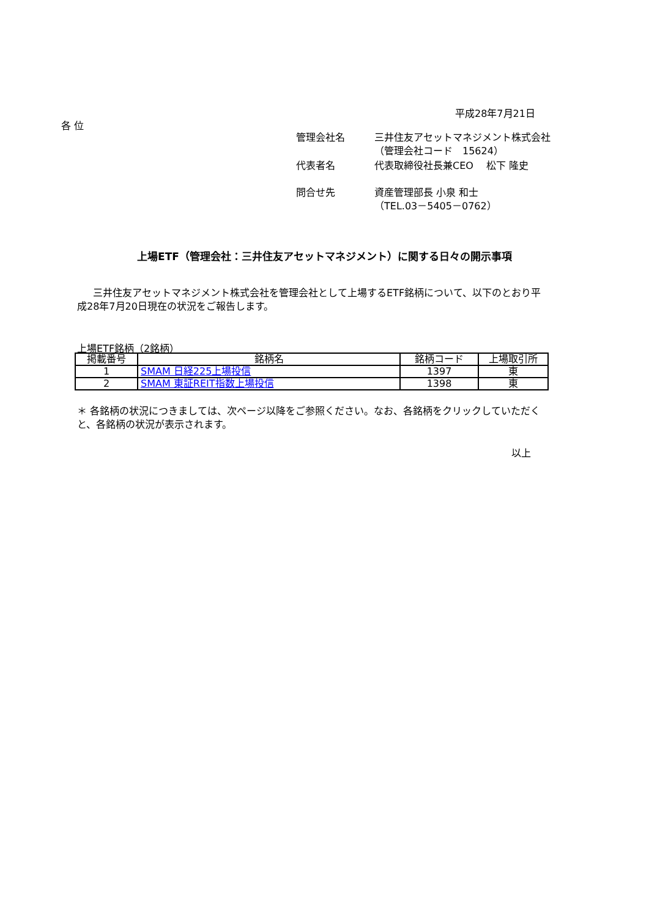平成28年7月21日
各 位
| 管理会社名 | 三井住友アセットマネジメント株式会社 （管理会社コード 15624） |
| 代表者名 | 代表取締役社長兼CEO 松下 隆史 |
| 問合せ先 | 資産管理部長 小泉 和士 （TEL.03－5405－0762） |
上場ETF（管理会社：三井住友アセットマネジメント）に関する日々の開示事項
三井住友アセットマネジメント株式会社を管理会社として上場するETF銘柄について、以下のとおり平成28年7月20日現在の状況をご報告します。
上場ETF銘柄（2銘柄）
| 掲載番号 | 銘柄名 | 銘柄コード | 上場取引所 |
| --- | --- | --- | --- |
| 1 | SMAM 日経225上場投信 | 1397 | 東 |
| 2 | SMAM 東証REIT指数上場投信 | 1398 | 東 |
＊ 各銘柄の状況につきましては、次ページ以降をご参照ください。なお、各銘柄をクリックしていただくと、各銘柄の状況が表示されます。
以上